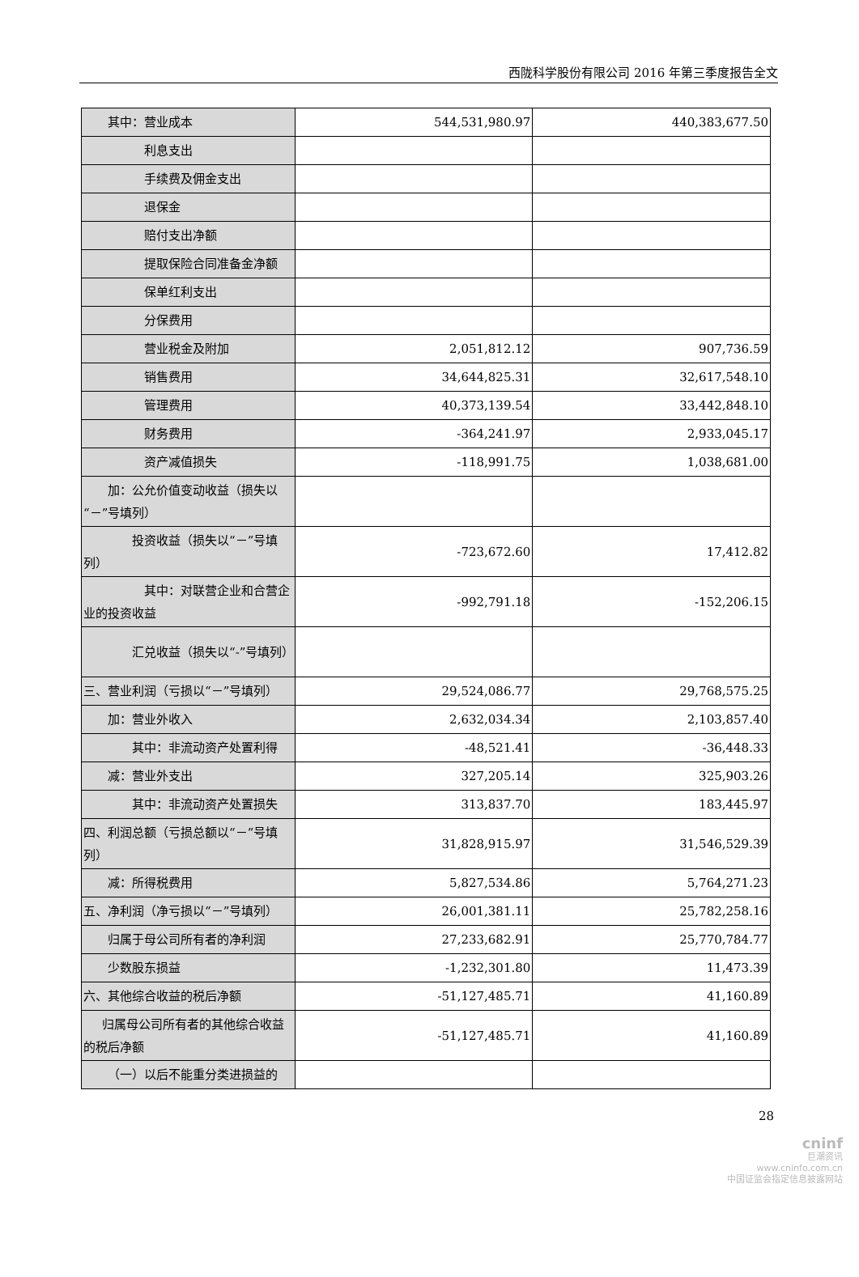西陇科学股份有限公司 2016 年第三季度报告全文
| 其中：营业成本 | 544,531,980.97 | 440,383,677.50 |
| 利息支出 | | |
| 手续费及佣金支出 | | |
| 退保金 | | |
| 赔付支出净额 | | |
| 提取保险合同准备金净额 | | |
| 保单红利支出 | | |
| 分保费用 | | |
| 营业税金及附加 | 2,051,812.12 | 907,736.59 |
| 销售费用 | 34,644,825.31 | 32,617,548.10 |
| 管理费用 | 40,373,139.54 | 33,442,848.10 |
| 财务费用 | -364,241.97 | 2,933,045.17 |
| 资产减值损失 | -118,991.75 | 1,038,681.00 |
| 加：公允价值变动收益（损失以“－”号填列） | | |
| 投资收益（损失以“－”号填列） | -723,672.60 | 17,412.82 |
| 其中：对联营企业和合营企业的投资收益 | -992,791.18 | -152,206.15 |
| 汇兑收益（损失以“-”号填列） | | |
| 三、营业利润（亏损以“－”号填列） | 29,524,086.77 | 29,768,575.25 |
| 加：营业外收入 | 2,632,034.34 | 2,103,857.40 |
| 其中：非流动资产处置利得 | -48,521.41 | -36,448.33 |
| 减：营业外支出 | 327,205.14 | 325,903.26 |
| 其中：非流动资产处置损失 | 313,837.70 | 183,445.97 |
| 四、利润总额（亏损总额以“－”号填列） | 31,828,915.97 | 31,546,529.39 |
| 减：所得税费用 | 5,827,534.86 | 5,764,271.23 |
| 五、净利润（净亏损以“－”号填列） | 26,001,381.11 | 25,782,258.16 |
| 归属于母公司所有者的净利润 | 27,233,682.91 | 25,770,784.77 |
| 少数股东损益 | -1,232,301.80 | 11,473.39 |
| 六、其他综合收益的税后净额 | -51,127,485.71 | 41,160.89 |
| 归属母公司所有者的其他综合收益的税后净额 | -51,127,485.71 | 41,160.89 |
| （一）以后不能重分类进损益的 | | |
28
cninf
巨潮资讯
www.cninfo.com.cn
中国证监会指定信息披露网站